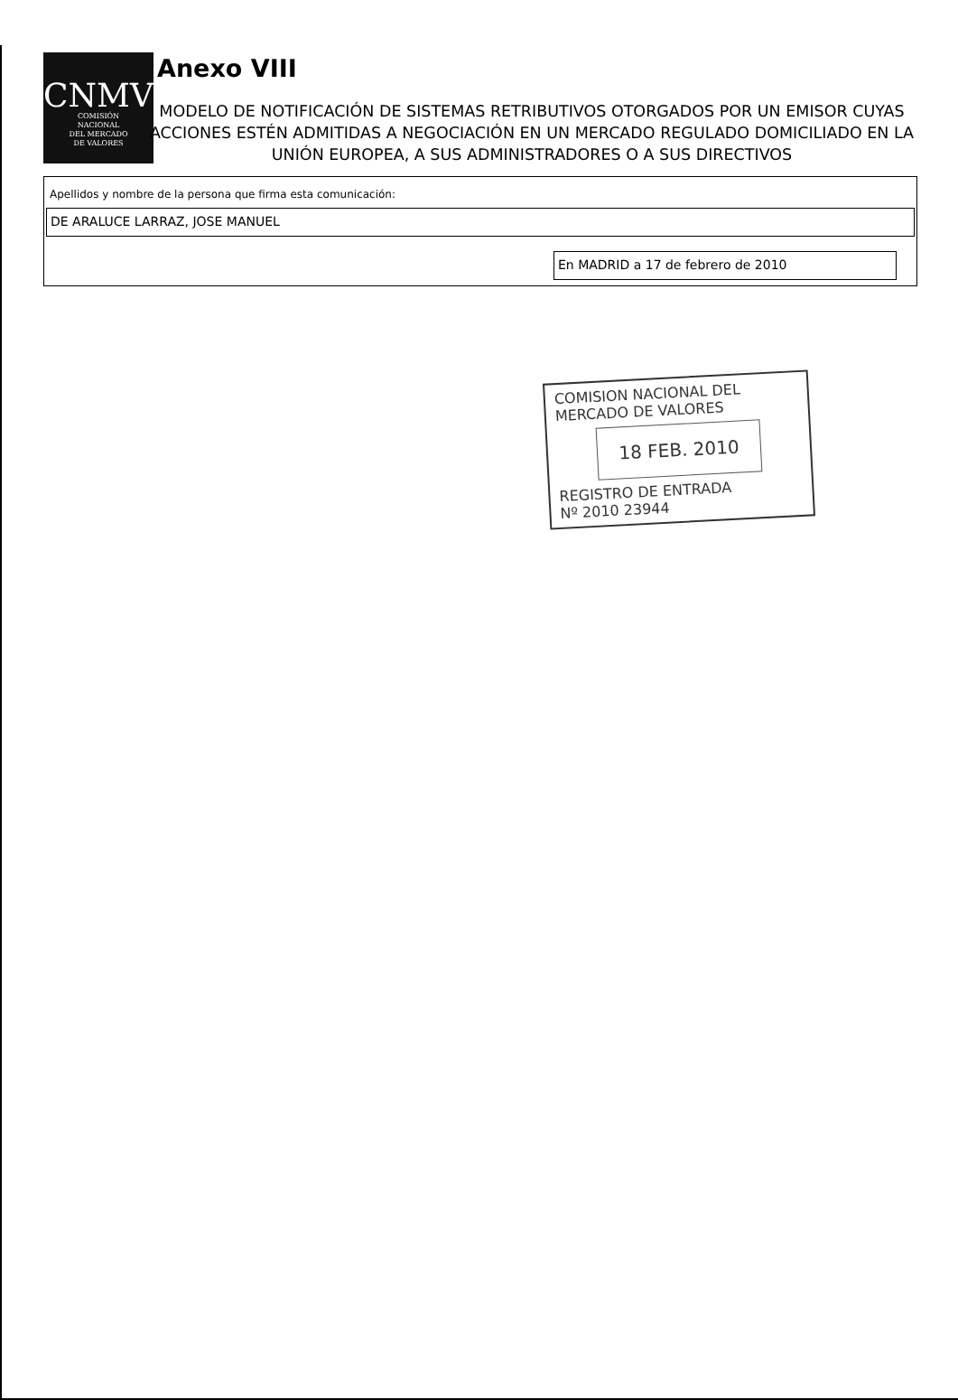CNMV
COMISIÓN
NACIONAL
DEL MERCADO
DE VALORES
Anexo VIII
MODELO DE NOTIFICACIÓN DE SISTEMAS RETRIBUTIVOS OTORGADOS POR UN EMISOR CUYAS ACCIONES ESTÉN ADMITIDAS A NEGOCIACIÓN EN UN MERCADO REGULADO DOMICILIADO EN LA UNIÓN EUROPEA, A SUS ADMINISTRADORES O A SUS DIRECTIVOS
Apellidos y nombre de la persona que firma esta comunicación:
DE ARALUCE LARRAZ, JOSE MANUEL
En MADRID a 17 de febrero de 2010
COMISION NACIONAL DEL
MERCADO DE VALORES
18 FEB. 2010
REGISTRO DE ENTRADA
Nº 2010 23944